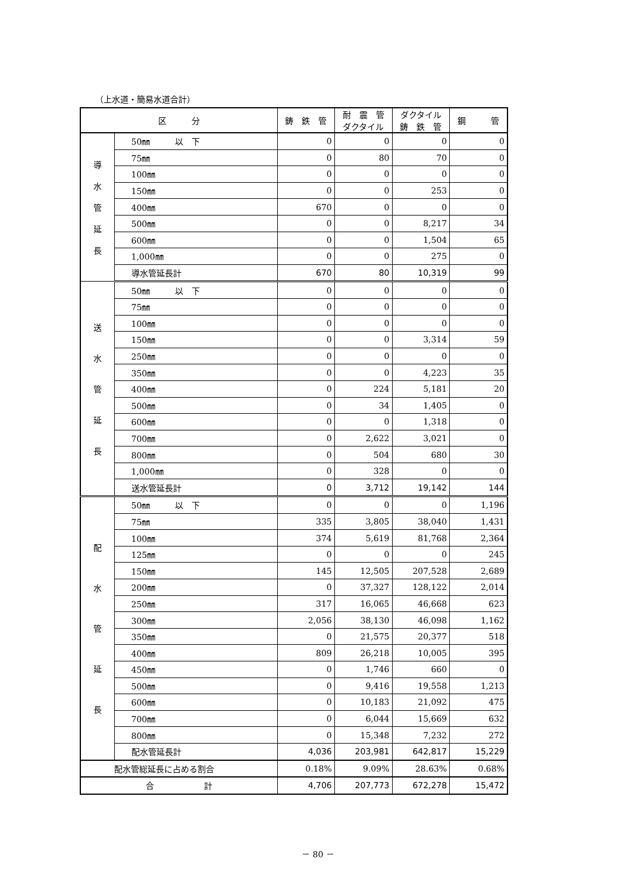（上水道・簡易水道合計）
| 区 分 | | 鋳 鉄 管 | 耐 震 管 ダクタイル | ダクタイル 鋳 鉄 管 | 鋼 管 |
| --- | --- | --- | --- | --- | --- |
| 導 水 管 延 長 | 50㎜ 以 下 | 0 | 0 | 0 | 0 |
| | 75㎜ | 0 | 80 | 70 | 0 |
| | 100㎜ | 0 | 0 | 0 | 0 |
| | 150㎜ | 0 | 0 | 253 | 0 |
| | 400㎜ | 670 | 0 | 0 | 0 |
| | 500㎜ | 0 | 0 | 8,217 | 34 |
| | 600㎜ | 0 | 0 | 1,504 | 65 |
| | 1,000㎜ | 0 | 0 | 275 | 0 |
| | 導水管延長計 | 670 | 80 | 10,319 | 99 |
| 送 水 管 延 長 | 50㎜ 以 下 | 0 | 0 | 0 | 0 |
| | 75㎜ | 0 | 0 | 0 | 0 |
| | 100㎜ | 0 | 0 | 0 | 0 |
| | 150㎜ | 0 | 0 | 3,314 | 59 |
| | 250㎜ | 0 | 0 | 0 | 0 |
| | 350㎜ | 0 | 0 | 4,223 | 35 |
| | 400㎜ | 0 | 224 | 5,181 | 20 |
| | 500㎜ | 0 | 34 | 1,405 | 0 |
| | 600㎜ | 0 | 0 | 1,318 | 0 |
| | 700㎜ | 0 | 2,622 | 3,021 | 0 |
| | 800㎜ | 0 | 504 | 680 | 30 |
| | 1,000㎜ | 0 | 328 | 0 | 0 |
| | 送水管延長計 | 0 | 3,712 | 19,142 | 144 |
| 配 水 管 延 長 | 50㎜ 以 下 | 0 | 0 | 0 | 1,196 |
| | 75㎜ | 335 | 3,805 | 38,040 | 1,431 |
| | 100㎜ | 374 | 5,619 | 81,768 | 2,364 |
| | 125㎜ | 0 | 0 | 0 | 245 |
| | 150㎜ | 145 | 12,505 | 207,528 | 2,689 |
| | 200㎜ | 0 | 37,327 | 128,122 | 2,014 |
| | 250㎜ | 317 | 16,065 | 46,668 | 623 |
| | 300㎜ | 2,056 | 38,130 | 46,098 | 1,162 |
| | 350㎜ | 0 | 21,575 | 20,377 | 518 |
| | 400㎜ | 809 | 26,218 | 10,005 | 395 |
| | 450㎜ | 0 | 1,746 | 660 | 0 |
| | 500㎜ | 0 | 9,416 | 19,558 | 1,213 |
| | 600㎜ | 0 | 10,183 | 21,092 | 475 |
| | 700㎜ | 0 | 6,044 | 15,669 | 632 |
| | 800㎜ | 0 | 15,348 | 7,232 | 272 |
| | 配水管延長計 | 4,036 | 203,981 | 642,817 | 15,229 |
| 配水管総延長に占める割合 | | 0.18% | 9.09% | 28.63% | 0.68% |
| 合 計 | | 4,706 | 207,773 | 672,278 | 15,472 |
－ 80 －